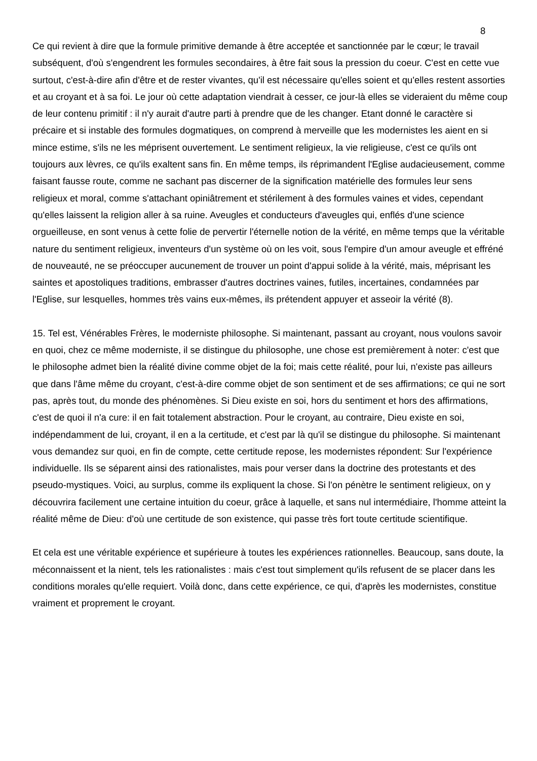8
Ce qui revient à dire que la formule primitive demande à être acceptée et sanctionnée par le cœur; le travail subséquent, d'où s'engendrent les formules secondaires, à être fait sous la pression du coeur. C'est en cette vue surtout, c'est-à-dire afin d'être et de rester vivantes, qu'il est nécessaire qu'elles soient et qu'elles restent assorties et au croyant et à sa foi. Le jour où cette adaptation viendrait à cesser, ce jour-là elles se videraient du même coup de leur contenu primitif : il n'y aurait d'autre parti à prendre que de les changer. Etant donné le caractère si précaire et si instable des formules dogmatiques, on comprend à merveille que les modernistes les aient en si mince estime, s'ils ne les méprisent ouvertement. Le sentiment religieux, la vie religieuse, c'est ce qu'ils ont toujours aux lèvres, ce qu'ils exaltent sans fin. En même temps, ils réprimandent l'Eglise audacieusement, comme faisant fausse route, comme ne sachant pas discerner de la signification matérielle des formules leur sens religieux et moral, comme s'attachant opiniâtrement et stérilement à des formules vaines et vides, cependant qu'elles laissent la religion aller à sa ruine. Aveugles et conducteurs d'aveugles qui, enflés d'une science orgueilleuse, en sont venus à cette folie de pervertir l'éternelle notion de la vérité, en même temps que la véritable nature du sentiment religieux, inventeurs d'un système où on les voit, sous l'empire d'un amour aveugle et effréné de nouveauté, ne se préoccuper aucunement de trouver un point d'appui solide à la vérité, mais, méprisant les saintes et apostoliques traditions, embrasser d'autres doctrines vaines, futiles, incertaines, condamnées par l'Eglise, sur lesquelles, hommes très vains eux-mêmes, ils prétendent appuyer et asseoir la vérité (8).
15. Tel est, Vénérables Frères, le moderniste philosophe. Si maintenant, passant au croyant, nous voulons savoir en quoi, chez ce même moderniste, il se distingue du philosophe, une chose est premièrement à noter: c'est que le philosophe admet bien la réalité divine comme objet de la foi; mais cette réalité, pour lui, n'existe pas ailleurs que dans l'âme même du croyant, c'est-à-dire comme objet de son sentiment et de ses affirmations; ce qui ne sort pas, après tout, du monde des phénomènes. Si Dieu existe en soi, hors du sentiment et hors des affirmations, c'est de quoi il n'a cure: il en fait totalement abstraction. Pour le croyant, au contraire, Dieu existe en soi, indépendamment de lui, croyant, il en a la certitude, et c'est par là qu'il se distingue du philosophe. Si maintenant vous demandez sur quoi, en fin de compte, cette certitude repose, les modernistes répondent: Sur l'expérience individuelle. Ils se séparent ainsi des rationalistes, mais pour verser dans la doctrine des protestants et des pseudo-mystiques. Voici, au surplus, comme ils expliquent la chose. Si l'on pénètre le sentiment religieux, on y découvrira facilement une certaine intuition du coeur, grâce à laquelle, et sans nul intermédiaire, l'homme atteint la réalité même de Dieu: d'où une certitude de son existence, qui passe très fort toute certitude scientifique.
Et cela est une véritable expérience et supérieure à toutes les expériences rationnelles. Beaucoup, sans doute, la méconnaissent et la nient, tels les rationalistes : mais c'est tout simplement qu'ils refusent de se placer dans les conditions morales qu'elle requiert. Voilà donc, dans cette expérience, ce qui, d'après les modernistes, constitue vraiment et proprement le croyant.